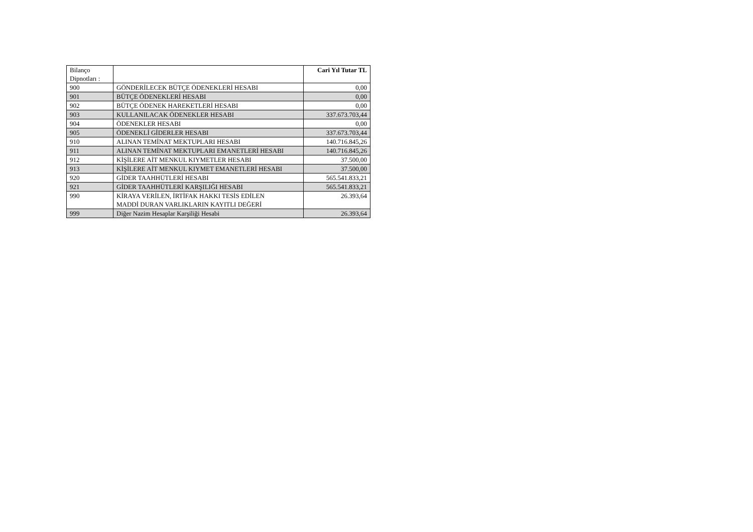| Bilanço Dipnotları : | | Cari Yıl Tutar TL |
| --- | --- | --- |
| 900 | GÖNDERİLECEK BÜTÇE ÖDENEKLERİ HESABI | 0,00 |
| 901 | BÜTÇE ÖDENEKLERİ HESABI | 0,00 |
| 902 | BÜTÇE ÖDENEK HAREKETLERİ HESABI | 0,00 |
| 903 | KULLANILACAK ÖDENEKLER HESABI | 337.673.703,44 |
| 904 | ÖDENEKLER HESABI | 0,00 |
| 905 | ÖDENEKLİ GİDERLER HESABI | 337.673.703,44 |
| 910 | ALINAN TEMİNAT MEKTUPLARI HESABI | 140.716.845,26 |
| 911 | ALINAN TEMİNAT MEKTUPLARI EMANETLERİ HESABI | 140.716.845,26 |
| 912 | KİŞİLERE AİT MENKUL KIYMETLER HESABI | 37.500,00 |
| 913 | KİŞİLERE AİT MENKUL KIYMET EMANETLERİ HESABI | 37.500,00 |
| 920 | GİDER TAAHHÜTLERİ HESABI | 565.541.833,21 |
| 921 | GİDER TAAHHÜTLERİ KARŞILIĞI HESABI | 565.541.833,21 |
| 990 | KİRAYA VERİLEN, İRTİFAK HAKKI TESİS EDİLEN MADDİ DURAN VARLIKLARIN KAYITLI DEĞERİ | 26.393,64 |
| 999 | Diğer Nazim Hesaplar Karşiliği Hesabi | 26.393,64 |